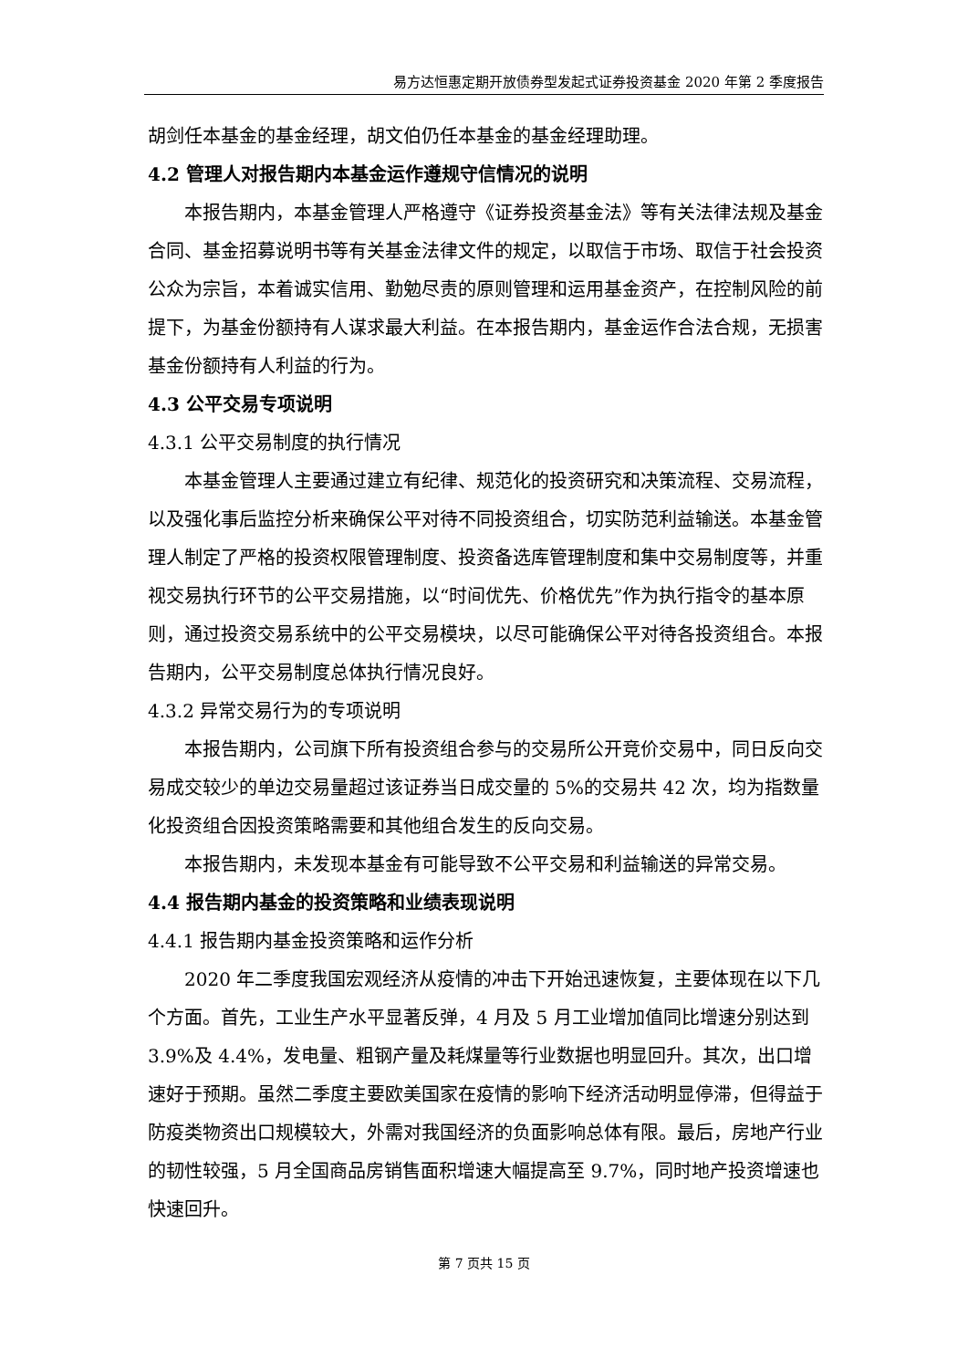易方达恒惠定期开放债券型发起式证券投资基金 2020 年第 2 季度报告
胡剑任本基金的基金经理，胡文伯仍任本基金的基金经理助理。
4.2 管理人对报告期内本基金运作遵规守信情况的说明
本报告期内，本基金管理人严格遵守《证券投资基金法》等有关法律法规及基金合同、基金招募说明书等有关基金法律文件的规定，以取信于市场、取信于社会投资公众为宗旨，本着诚实信用、勤勉尽责的原则管理和运用基金资产，在控制风险的前提下，为基金份额持有人谋求最大利益。在本报告期内，基金运作合法合规，无损害基金份额持有人利益的行为。
4.3 公平交易专项说明
4.3.1 公平交易制度的执行情况
本基金管理人主要通过建立有纪律、规范化的投资研究和决策流程、交易流程，以及强化事后监控分析来确保公平对待不同投资组合，切实防范利益输送。本基金管理人制定了严格的投资权限管理制度、投资备选库管理制度和集中交易制度等，并重视交易执行环节的公平交易措施，以“时间优先、价格优先”作为执行指令的基本原则，通过投资交易系统中的公平交易模块，以尽可能确保公平对待各投资组合。本报告期内，公平交易制度总体执行情况良好。
4.3.2 异常交易行为的专项说明
本报告期内，公司旗下所有投资组合参与的交易所公开竞价交易中，同日反向交易成交较少的单边交易量超过该证券当日成交量的 5%的交易共 42 次，均为指数量化投资组合因投资策略需要和其他组合发生的反向交易。
本报告期内，未发现本基金有可能导致不公平交易和利益输送的异常交易。
4.4 报告期内基金的投资策略和业绩表现说明
4.4.1 报告期内基金投资策略和运作分析
2020 年二季度我国宏观经济从疫情的冲击下开始迅速恢复，主要体现在以下几个方面。首先，工业生产水平显著反弹，4 月及 5 月工业增加值同比增速分别达到 3.9%及 4.4%，发电量、粗钢产量及耗煤量等行业数据也明显回升。其次，出口增速好于预期。虽然二季度主要欧美国家在疫情的影响下经济活动明显停滞，但得益于防疫类物资出口规模较大，外需对我国经济的负面影响总体有限。最后，房地产行业的韧性较强，5 月全国商品房销售面积增速大幅提高至 9.7%，同时地产投资增速也快速回升。
第 7 页共 15 页